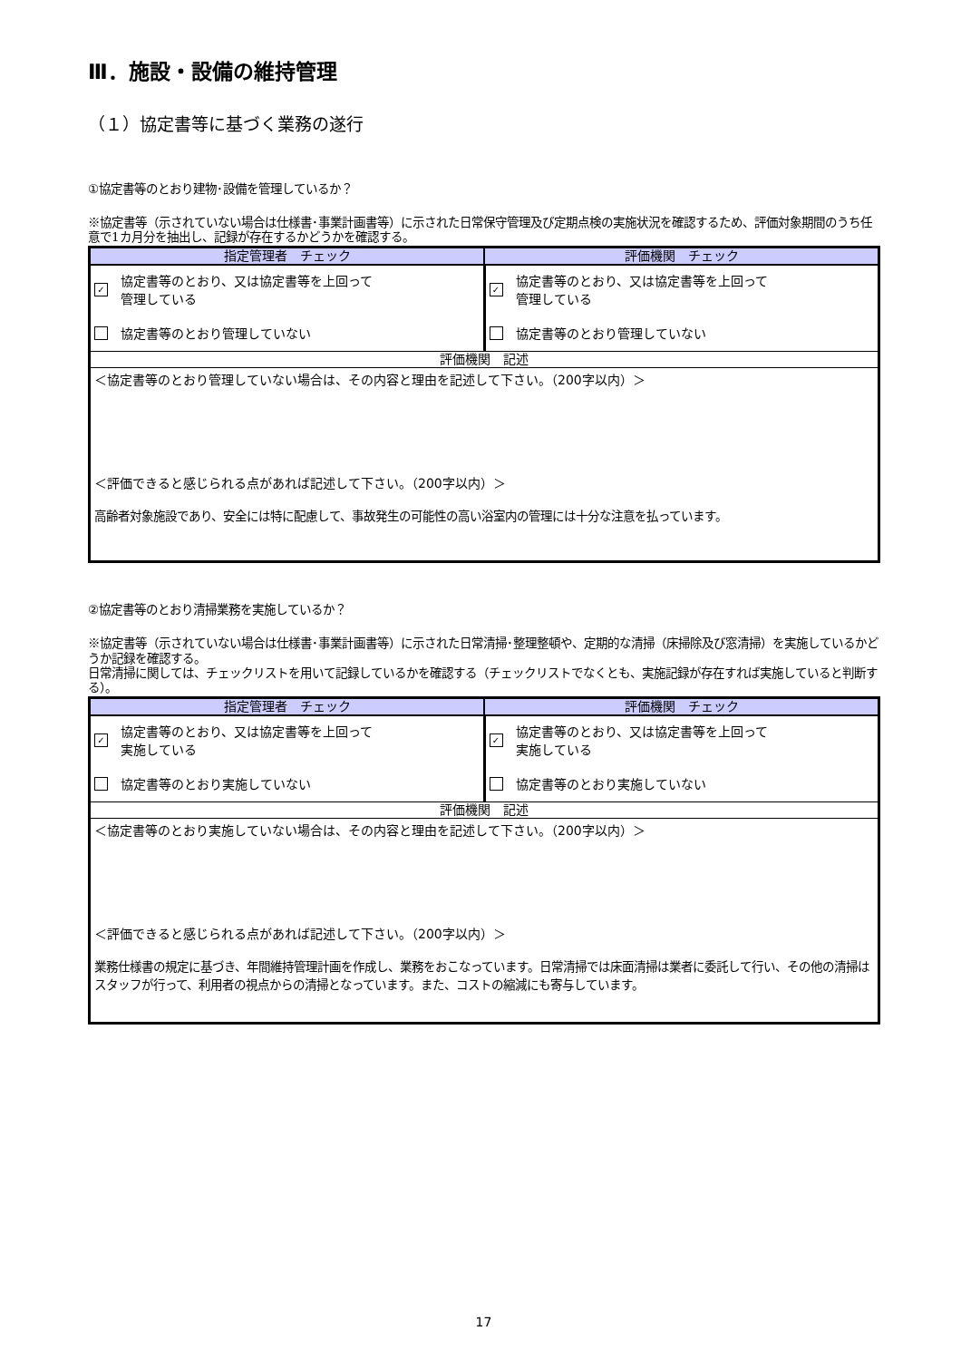Ⅲ．施設・設備の維持管理
（１）協定書等に基づく業務の遂行
①協定書等のとおり建物･設備を管理しているか？
※協定書等（示されていない場合は仕様書･事業計画書等）に示された日常保守管理及び定期点検の実施状況を確認するため、評価対象期間のうち任意で1カ月分を抽出し、記録が存在するかどうかを確認する。
| 指定管理者 チェック | 評価機関 チェック |
| --- | --- |
| ✓ 協定書等のとおり、又は協定書等を上回って 管理している 協定書等のとおり管理していない | ✓ 協定書等のとおり、又は協定書等を上回って 管理している 協定書等のとおり管理していない |
| 評価機関 記述 | |
| ＜協定書等のとおり管理していない場合は、その内容と理由を記述して下さい。（200字以内）＞ ＜評価できると感じられる点があれば記述して下さい。（200字以内）＞ 高齢者対象施設であり、安全には特に配慮して、事故発生の可能性の高い浴室内の管理には十分な注意を払っています。 | |
②協定書等のとおり清掃業務を実施しているか？
※協定書等（示されていない場合は仕様書･事業計画書等）に示された日常清掃･整理整頓や、定期的な清掃（床掃除及び窓清掃）を実施しているかどうか記録を確認する。
日常清掃に関しては、チェックリストを用いて記録しているかを確認する（チェックリストでなくとも、実施記録が存在すれば実施していると判断する）。
| 指定管理者 チェック | 評価機関 チェック |
| --- | --- |
| ✓ 協定書等のとおり、又は協定書等を上回って 実施している 協定書等のとおり実施していない | ✓ 協定書等のとおり、又は協定書等を上回って 実施している 協定書等のとおり実施していない |
| 評価機関 記述 | |
| ＜協定書等のとおり実施していない場合は、その内容と理由を記述して下さい。（200字以内）＞ ＜評価できると感じられる点があれば記述して下さい。（200字以内）＞ 業務仕様書の規定に基づき、年間維持管理計画を作成し、業務をおこなっています。日常清掃では床面清掃は業者に委託して行い、その他の清掃はスタッフが行って、利用者の視点からの清掃となっています。また、コストの縮減にも寄与しています。 | |
17